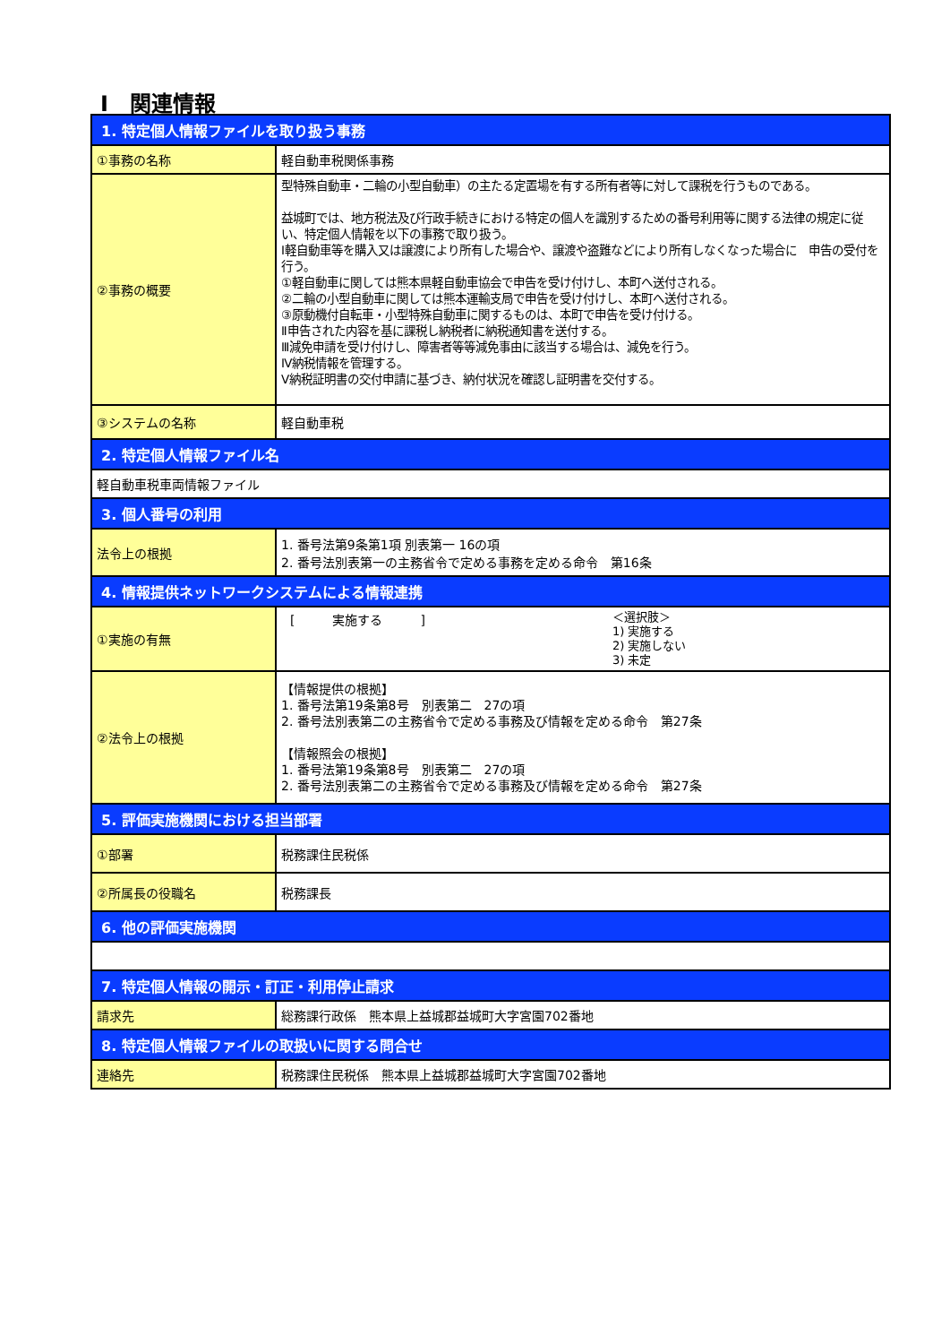Ⅰ　関連情報
| 1. 特定個人情報ファイルを取り扱う事務 | |
| ①事務の名称 | 軽自動車税関係事務 |
| ②事務の概要 | 型特殊自動車・二輪の小型自動車）の主たる定置場を有する所有者等に対して課税を行うものである。 益城町では、地方税法及び行政手続きにおける特定の個人を識別するための番号利用等に関する法律の規定に従い、特定個人情報を以下の事務で取り扱う。 Ⅰ軽自動車等を購入又は譲渡により所有した場合や、譲渡や盗難などにより所有しなくなった場合に 申告の受付を行う。 ①軽自動車に関しては熊本県軽自動車協会で申告を受け付けし、本町へ送付される。 ②二輪の小型自動車に関しては熊本運輸支局で申告を受け付けし、本町へ送付される。 ③原動機付自転車・小型特殊自動車に関するものは、本町で申告を受け付ける。 Ⅱ申告された内容を基に課税し納税者に納税通知書を送付する。 Ⅲ減免申請を受け付けし、障害者等等減免事由に該当する場合は、減免を行う。 Ⅳ納税情報を管理する。 Ⅴ納税証明書の交付申請に基づき、納付状況を確認し証明書を交付する。 |
| ③システムの名称 | 軽自動車税 |
| 2. 特定個人情報ファイル名 | |
| 軽自動車税車両情報ファイル | |
| 3. 個人番号の利用 | |
| 法令上の根拠 | 1. 番号法第9条第1項 別表第一 16の項 2. 番号法別表第一の主務省令で定める事務を定める命令 第16条 |
| 4. 情報提供ネットワークシステムによる情報連携 | |
| ①実施の有無 | [ 実施する ] ＜選択肢＞ 1) 実施する 2) 実施しない 3) 未定 |
| ②法令上の根拠 | 【情報提供の根拠】 1. 番号法第19条第8号 別表第二 27の項 2. 番号法別表第二の主務省令で定める事務及び情報を定める命令 第27条 【情報照会の根拠】 1. 番号法第19条第8号 別表第二 27の項 2. 番号法別表第二の主務省令で定める事務及び情報を定める命令 第27条 |
| 5. 評価実施機関における担当部署 | |
| ①部署 | 税務課住民税係 |
| ②所属長の役職名 | 税務課長 |
| 6. 他の評価実施機関 | |
| 7. 特定個人情報の開示・訂正・利用停止請求 | |
| 請求先 | 総務課行政係 熊本県上益城郡益城町大字宮園702番地 |
| 8. 特定個人情報ファイルの取扱いに関する問合せ | |
| 連絡先 | 税務課住民税係 熊本県上益城郡益城町大字宮園702番地 |